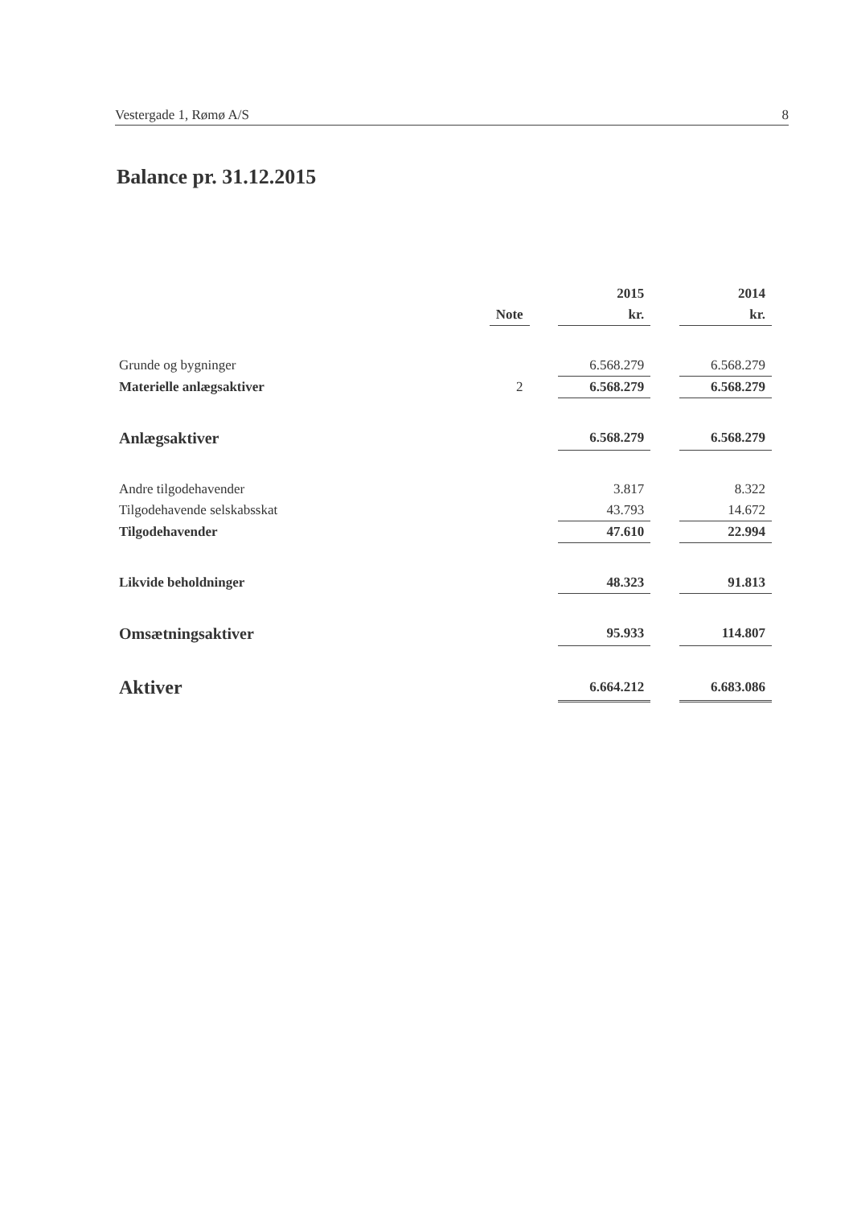Vestergade 1, Rømø A/S 8
Balance pr. 31.12.2015
| | | | 2015 | | 2014 |
| --- | --- | --- | --- | --- | --- |
| | Note | | kr. | | kr. |
| Grunde og bygninger | | | 6.568.279 | | 6.568.279 |
| Materielle anlægsaktiver | 2 | | 6.568.279 | | 6.568.279 |
| Anlægsaktiver | | | 6.568.279 | | 6.568.279 |
| Andre tilgodehavender | | | 3.817 | | 8.322 |
| Tilgodehavende selskabsskat | | | 43.793 | | 14.672 |
| Tilgodehavender | | | 47.610 | | 22.994 |
| Likvide beholdninger | | | 48.323 | | 91.813 |
| Omsætningsaktiver | | | 95.933 | | 114.807 |
| Aktiver | | | 6.664.212 | | 6.683.086 |